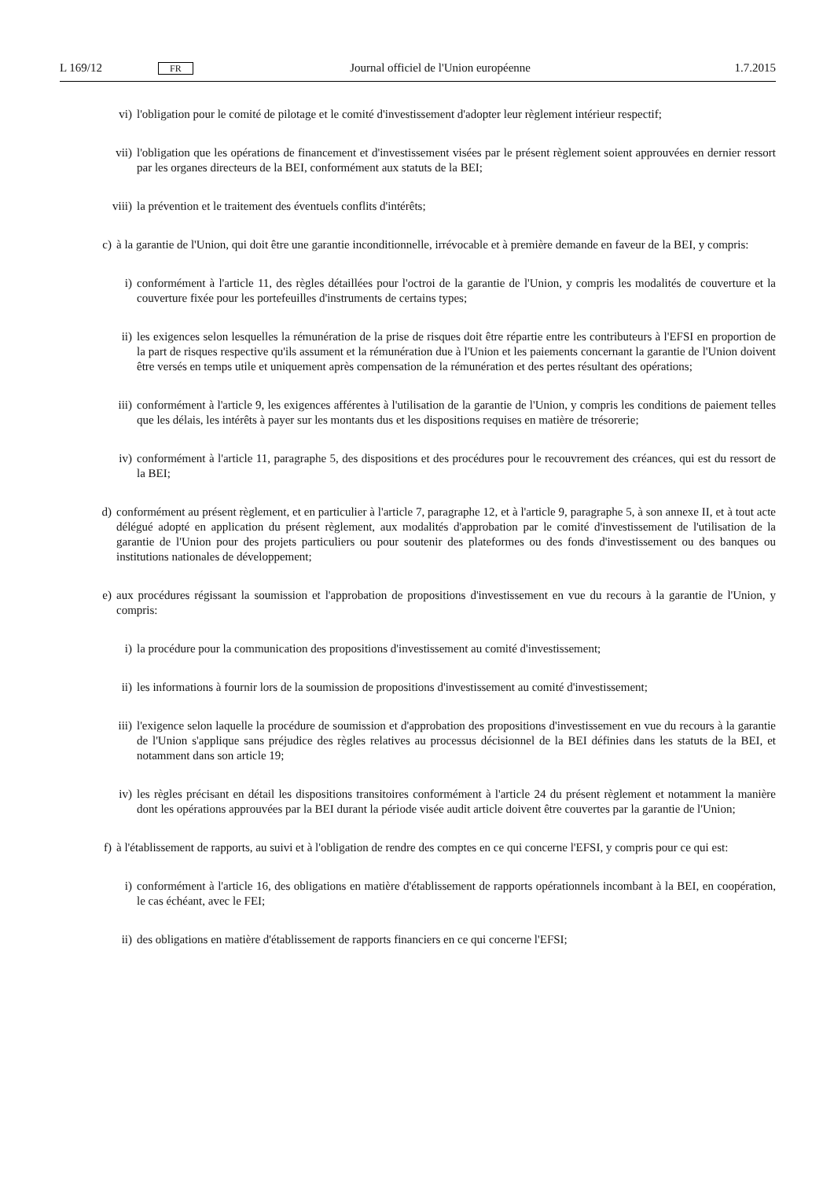L 169/12 FR Journal officiel de l'Union européenne 1.7.2015
vi) l'obligation pour le comité de pilotage et le comité d'investissement d'adopter leur règlement intérieur respectif;
vii) l'obligation que les opérations de financement et d'investissement visées par le présent règlement soient approuvées en dernier ressort par les organes directeurs de la BEI, conformément aux statuts de la BEI;
viii) la prévention et le traitement des éventuels conflits d'intérêts;
c) à la garantie de l'Union, qui doit être une garantie inconditionnelle, irrévocable et à première demande en faveur de la BEI, y compris:
i) conformément à l'article 11, des règles détaillées pour l'octroi de la garantie de l'Union, y compris les modalités de couverture et la couverture fixée pour les portefeuilles d'instruments de certains types;
ii) les exigences selon lesquelles la rémunération de la prise de risques doit être répartie entre les contributeurs à l'EFSI en proportion de la part de risques respective qu'ils assument et la rémunération due à l'Union et les paiements concernant la garantie de l'Union doivent être versés en temps utile et uniquement après compensation de la rémunération et des pertes résultant des opérations;
iii) conformément à l'article 9, les exigences afférentes à l'utilisation de la garantie de l'Union, y compris les conditions de paiement telles que les délais, les intérêts à payer sur les montants dus et les dispositions requises en matière de trésorerie;
iv) conformément à l'article 11, paragraphe 5, des dispositions et des procédures pour le recouvrement des créances, qui est du ressort de la BEI;
d) conformément au présent règlement, et en particulier à l'article 7, paragraphe 12, et à l'article 9, paragraphe 5, à son annexe II, et à tout acte délégué adopté en application du présent règlement, aux modalités d'approbation par le comité d'investissement de l'utilisation de la garantie de l'Union pour des projets particuliers ou pour soutenir des plateformes ou des fonds d'investissement ou des banques ou institutions nationales de développement;
e) aux procédures régissant la soumission et l'approbation de propositions d'investissement en vue du recours à la garantie de l'Union, y compris:
i) la procédure pour la communication des propositions d'investissement au comité d'investissement;
ii) les informations à fournir lors de la soumission de propositions d'investissement au comité d'investissement;
iii) l'exigence selon laquelle la procédure de soumission et d'approbation des propositions d'investissement en vue du recours à la garantie de l'Union s'applique sans préjudice des règles relatives au processus décisionnel de la BEI définies dans les statuts de la BEI, et notamment dans son article 19;
iv) les règles précisant en détail les dispositions transitoires conformément à l'article 24 du présent règlement et notamment la manière dont les opérations approuvées par la BEI durant la période visée audit article doivent être couvertes par la garantie de l'Union;
f) à l'établissement de rapports, au suivi et à l'obligation de rendre des comptes en ce qui concerne l'EFSI, y compris pour ce qui est:
i) conformément à l'article 16, des obligations en matière d'établissement de rapports opérationnels incombant à la BEI, en coopération, le cas échéant, avec le FEI;
ii) des obligations en matière d'établissement de rapports financiers en ce qui concerne l'EFSI;